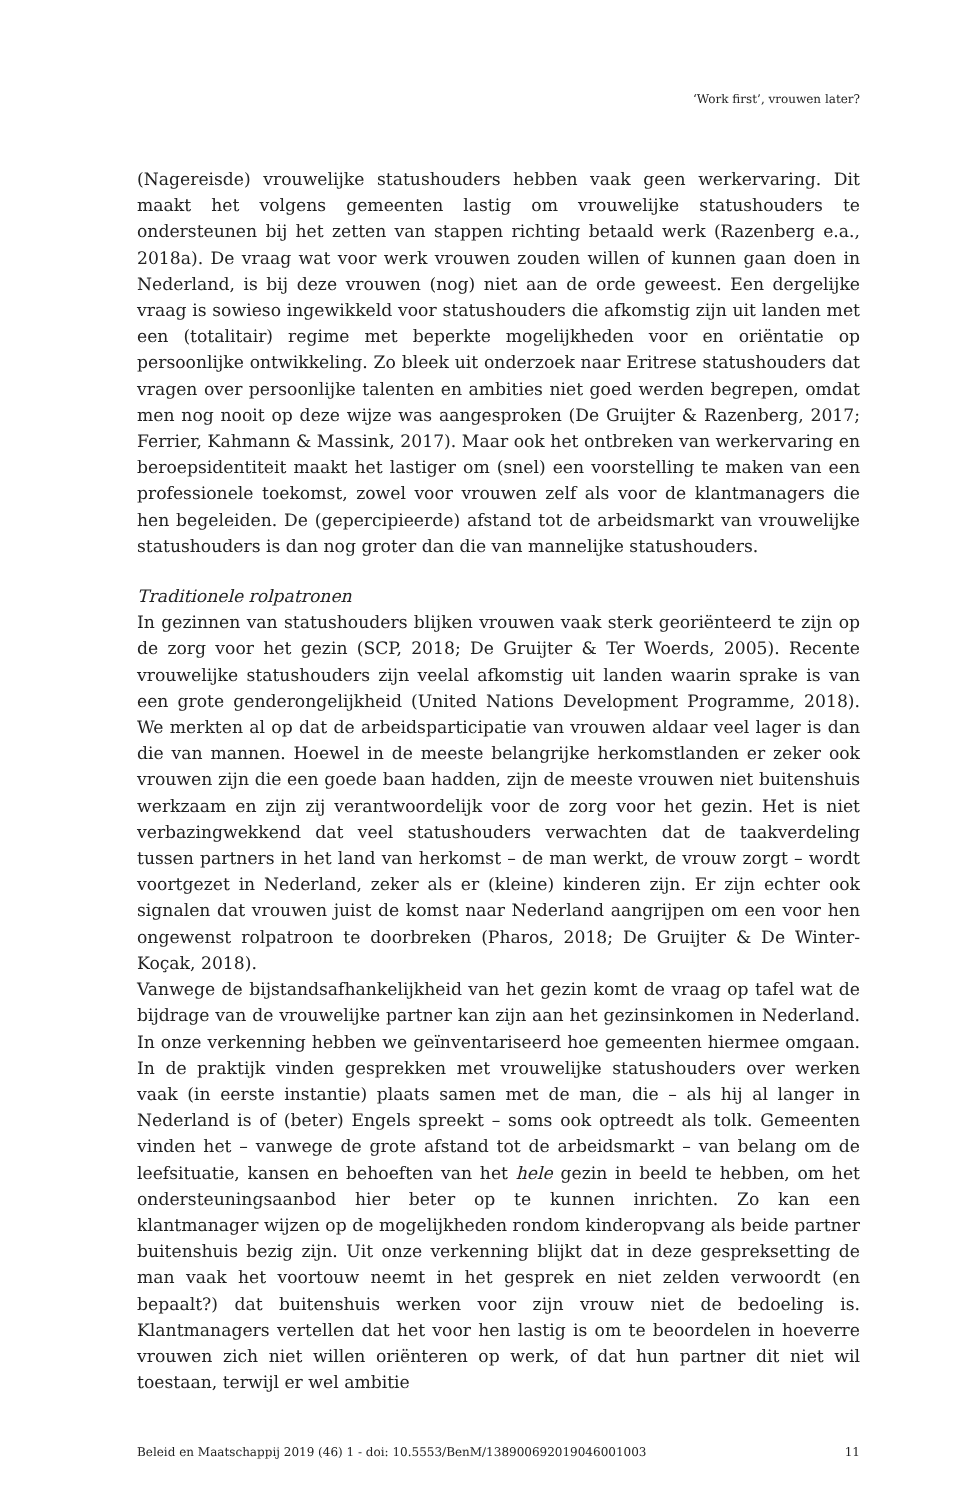‘Work first’, vrouwen later?
(Nagereisde) vrouwelijke statushouders hebben vaak geen werkervaring. Dit maakt het volgens gemeenten lastig om vrouwelijke statushouders te ondersteunen bij het zetten van stappen richting betaald werk (Razenberg e.a., 2018a). De vraag wat voor werk vrouwen zouden willen of kunnen gaan doen in Nederland, is bij deze vrouwen (nog) niet aan de orde geweest. Een dergelijke vraag is sowieso ingewikkeld voor statushouders die afkomstig zijn uit landen met een (totalitair) regime met beperkte mogelijkheden voor en oriëntatie op persoonlijke ontwikkeling. Zo bleek uit onderzoek naar Eritrese statushouders dat vragen over persoonlijke talenten en ambities niet goed werden begrepen, omdat men nog nooit op deze wijze was aangesproken (De Gruijter & Razenberg, 2017; Ferrier, Kahmann & Massink, 2017). Maar ook het ontbreken van werkervaring en beroepsidentiteit maakt het lastiger om (snel) een voorstelling te maken van een professionele toekomst, zowel voor vrouwen zelf als voor de klantmanagers die hen begeleiden. De (gepercipieerde) afstand tot de arbeidsmarkt van vrouwelijke statushouders is dan nog groter dan die van mannelijke statushouders.
Traditionele rolpatronen
In gezinnen van statushouders blijken vrouwen vaak sterk georiënteerd te zijn op de zorg voor het gezin (SCP, 2018; De Gruijter & Ter Woerds, 2005). Recente vrouwelijke statushouders zijn veelal afkomstig uit landen waarin sprake is van een grote genderongelijkheid (United Nations Development Programme, 2018). We merkten al op dat de arbeidsparticipatie van vrouwen aldaar veel lager is dan die van mannen. Hoewel in de meeste belangrijke herkomstlanden er zeker ook vrouwen zijn die een goede baan hadden, zijn de meeste vrouwen niet buitenshuis werkzaam en zijn zij verantwoordelijk voor de zorg voor het gezin. Het is niet verbazingwekkend dat veel statushouders verwachten dat de taakverdeling tussen partners in het land van herkomst – de man werkt, de vrouw zorgt – wordt voortgezet in Nederland, zeker als er (kleine) kinderen zijn. Er zijn echter ook signalen dat vrouwen juist de komst naar Nederland aangrijpen om een voor hen ongewenst rolpatroon te doorbreken (Pharos, 2018; De Gruijter & De Winter-Koçak, 2018).
Vanwege de bijstandsafhankelijkheid van het gezin komt de vraag op tafel wat de bijdrage van de vrouwelijke partner kan zijn aan het gezinsinkomen in Nederland. In onze verkenning hebben we geïnventariseerd hoe gemeenten hiermee omgaan. In de praktijk vinden gesprekken met vrouwelijke statushouders over werken vaak (in eerste instantie) plaats samen met de man, die – als hij al langer in Nederland is of (beter) Engels spreekt – soms ook optreedt als tolk. Gemeenten vinden het – vanwege de grote afstand tot de arbeidsmarkt – van belang om de leefsituatie, kansen en behoeften van het hele gezin in beeld te hebben, om het ondersteuningsaanbod hier beter op te kunnen inrichten. Zo kan een klantmanager wijzen op de mogelijkheden rondom kinderopvang als beide partner buitenshuis bezig zijn. Uit onze verkenning blijkt dat in deze gespreksetting de man vaak het voortouw neemt in het gesprek en niet zelden verwoordt (en bepaalt?) dat buitenshuis werken voor zijn vrouw niet de bedoeling is. Klantmanagers vertellen dat het voor hen lastig is om te beoordelen in hoeverre vrouwen zich niet willen oriënteren op werk, of dat hun partner dit niet wil toestaan, terwijl er wel ambitie
Beleid en Maatschappij 2019 (46) 1 - doi: 10.5553/BenM/138900692019046001003 11